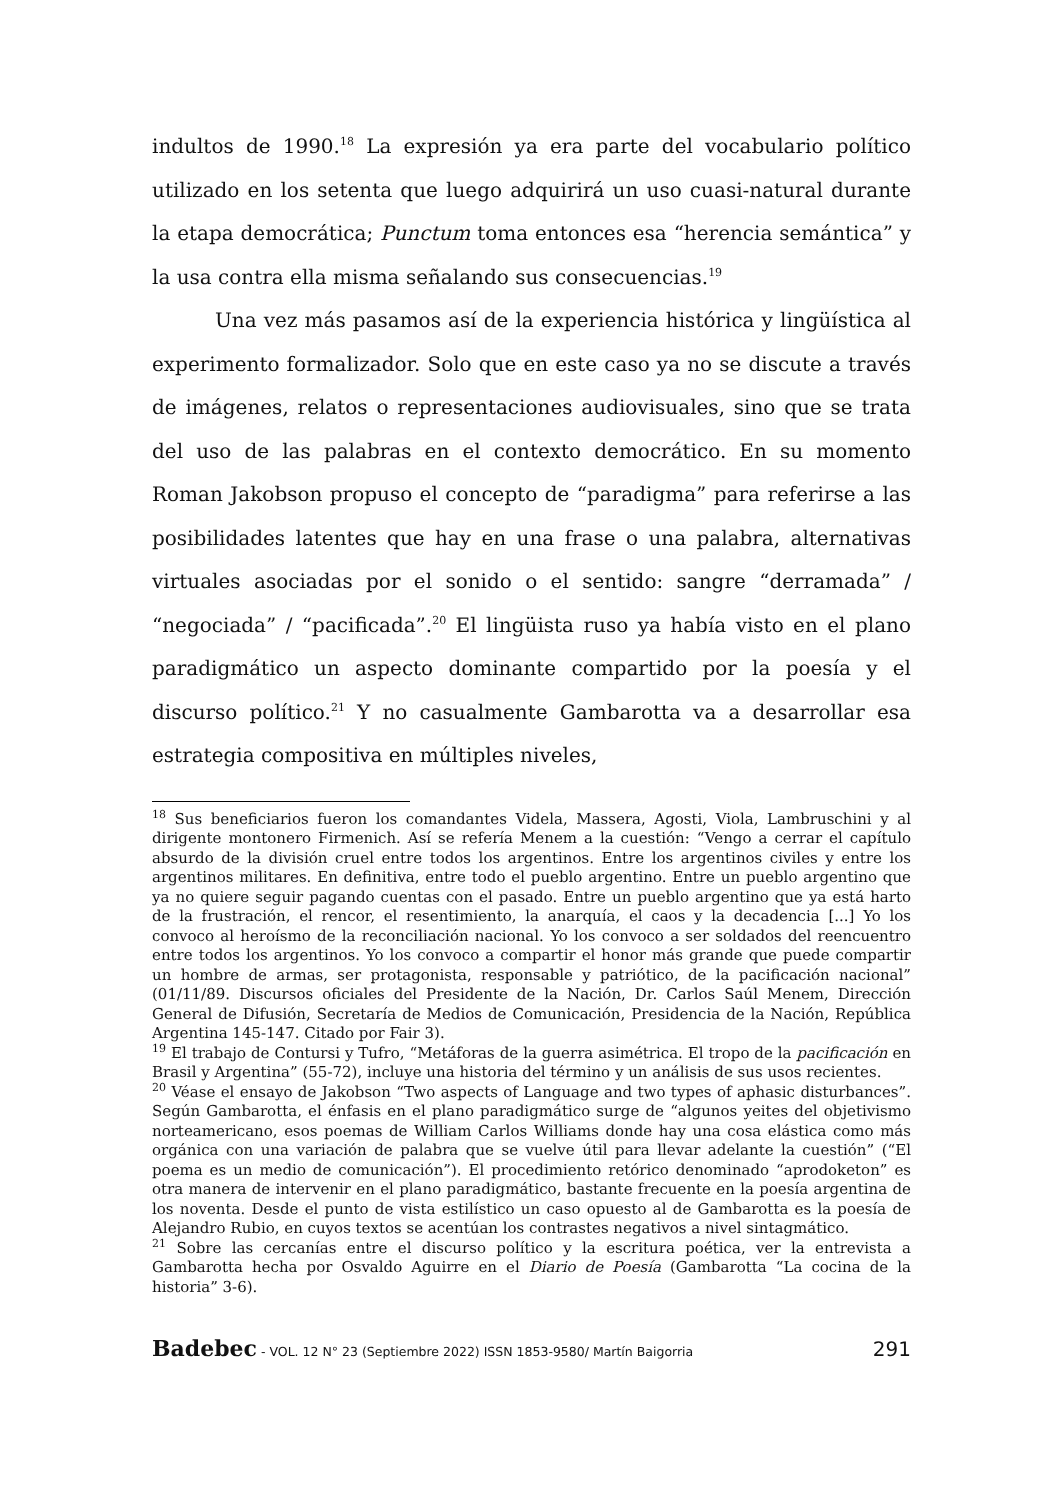indultos de 1990.<sup>18</sup> La expresión ya era parte del vocabulario político utilizado en los setenta que luego adquirirá un uso cuasi-natural durante la etapa democrática; Punctum toma entonces esa “herencia semántica” y la usa contra ella misma señalando sus consecuencias.<sup>19</sup>
Una vez más pasamos así de la experiencia histórica y lingüística al experimento formalizador. Solo que en este caso ya no se discute a través de imágenes, relatos o representaciones audiovisuales, sino que se trata del uso de las palabras en el contexto democrático. En su momento Roman Jakobson propuso el concepto de “paradigma” para referirse a las posibilidades latentes que hay en una frase o una palabra, alternativas virtuales asociadas por el sonido o el sentido: sangre “derramada” / “negociada” / “pacificada”.<sup>20</sup> El lingüista ruso ya había visto en el plano paradigmático un aspecto dominante compartido por la poesía y el discurso político.<sup>21</sup> Y no casualmente Gambarotta va a desarrollar esa estrategia compositiva en múltiples niveles,
<sup>18</sup> Sus beneficiarios fueron los comandantes Videla, Massera, Agosti, Viola, Lambruschini y al dirigente montonero Firmenich. Así se refería Menem a la cuestión: “Vengo a cerrar el capítulo absurdo de la división cruel entre todos los argentinos. Entre los argentinos civiles y entre los argentinos militares. En definitiva, entre todo el pueblo argentino. Entre un pueblo argentino que ya no quiere seguir pagando cuentas con el pasado. Entre un pueblo argentino que ya está harto de la frustración, el rencor, el resentimiento, la anarquía, el caos y la decadencia [...] Yo los convoco al heroísmo de la reconciliación nacional. Yo los convoco a ser soldados del reencuentro entre todos los argentinos. Yo los convoco a compartir el honor más grande que puede compartir un hombre de armas, ser protagonista, responsable y patriótico, de la pacificación nacional” (01/11/89. Discursos oficiales del Presidente de la Nación, Dr. Carlos Saúl Menem, Dirección General de Difusión, Secretaría de Medios de Comunicación, Presidencia de la Nación, República Argentina 145-147. Citado por Fair 3).
<sup>19</sup> El trabajo de Contursi y Tufro, “Metáforas de la guerra asimétrica. El tropo de la pacificación en Brasil y Argentina” (55-72), incluye una historia del término y un análisis de sus usos recientes.
<sup>20</sup> Véase el ensayo de Jakobson “Two aspects of Language and two types of aphasic disturbances”. Según Gambarotta, el énfasis en el plano paradigmático surge de “algunos yeites del objetivismo norteamericano, esos poemas de William Carlos Williams donde hay una cosa elástica como más orgánica con una variación de palabra que se vuelve útil para llevar adelante la cuestión” (“El poema es un medio de comunicación”). El procedimiento retórico denominado “aprodoketon” es otra manera de intervenir en el plano paradigmático, bastante frecuente en la poesía argentina de los noventa. Desde el punto de vista estilístico un caso opuesto al de Gambarotta es la poesía de Alejandro Rubio, en cuyos textos se acentúan los contrastes negativos a nivel sintagmático.
<sup>21</sup> Sobre las cercanías entre el discurso político y la escritura poética, ver la entrevista a Gambarotta hecha por Osvaldo Aguirre en el Diario de Poesía (Gambarotta “La cocina de la historia” 3-6).
Badebec - VOL. 12 N° 23 (Septiembre 2022) ISSN 1853-9580/ Martín Baigorria 291